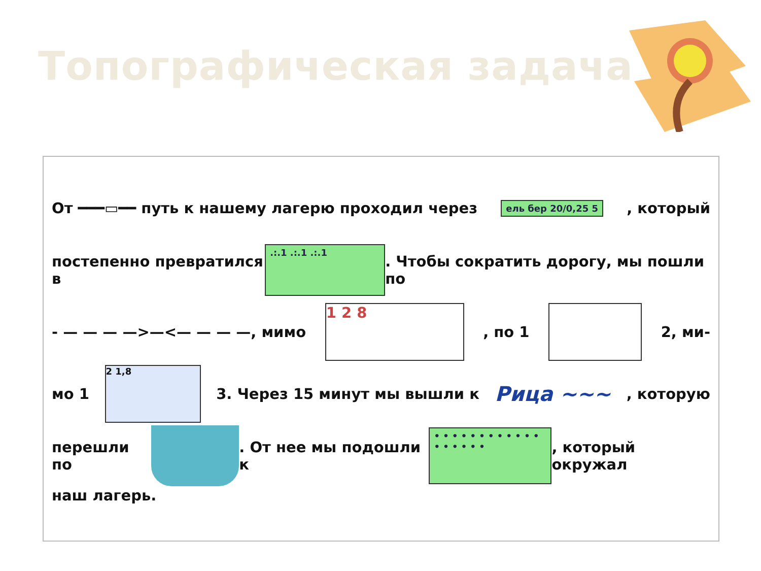Топографическая задача
От ━━━▭━━ путь к нашему лагерю проходил через ель бер 20/0,25 5, который
постепенно превратился в.:.1 .:.1 .:.1. Чтобы сократить дорогу, мы пошли по
- — — — —>—<— — — —, мимо 1 2 8, по 1 2, ми-
мо 1 2 1,8 3. Через 15 минут мы вышли к Рица ∼∼∼, которую
перешли по . От нее мы подошли к • • • • • • • • • • • • • • • • • •, который окружал
наш лагерь.